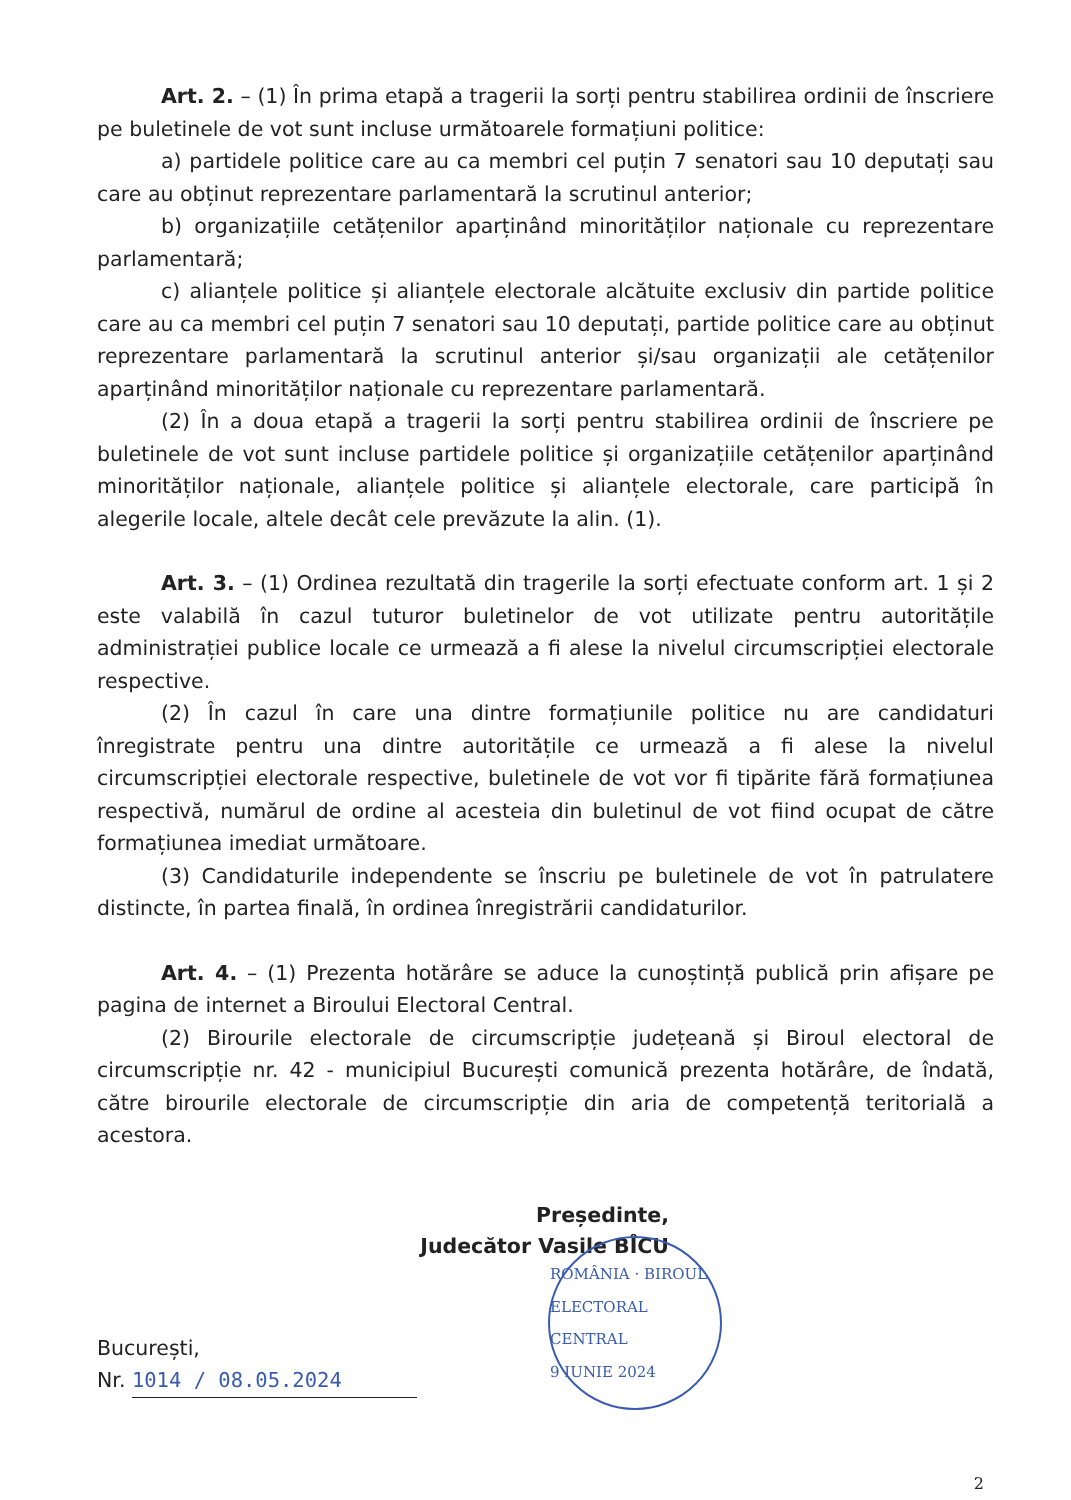Art. 2. – (1) În prima etapă a tragerii la sorți pentru stabilirea ordinii de înscriere pe buletinele de vot sunt incluse următoarele formațiuni politice:
a) partidele politice care au ca membri cel puțin 7 senatori sau 10 deputați sau care au obținut reprezentare parlamentară la scrutinul anterior;
b) organizațiile cetățenilor aparținând minorităților naționale cu reprezentare parlamentară;
c) alianțele politice și alianțele electorale alcătuite exclusiv din partide politice care au ca membri cel puțin 7 senatori sau 10 deputați, partide politice care au obținut reprezentare parlamentară la scrutinul anterior și/sau organizații ale cetățenilor aparținând minorităților naționale cu reprezentare parlamentară.
(2) În a doua etapă a tragerii la sorți pentru stabilirea ordinii de înscriere pe buletinele de vot sunt incluse partidele politice și organizațiile cetățenilor aparținând minorităților naționale, alianțele politice și alianțele electorale, care participă în alegerile locale, altele decât cele prevăzute la alin. (1).
Art. 3. – (1) Ordinea rezultată din tragerile la sorți efectuate conform art. 1 și 2 este valabilă în cazul tuturor buletinelor de vot utilizate pentru autoritățile administrației publice locale ce urmează a fi alese la nivelul circumscripției electorale respective.
(2) În cazul în care una dintre formațiunile politice nu are candidaturi înregistrate pentru una dintre autoritățile ce urmează a fi alese la nivelul circumscripției electorale respective, buletinele de vot vor fi tipărite fără formațiunea respectivă, numărul de ordine al acesteia din buletinul de vot fiind ocupat de către formațiunea imediat următoare.
(3) Candidaturile independente se înscriu pe buletinele de vot în patrulatere distincte, în partea finală, în ordinea înregistrării candidaturilor.
Art. 4. – (1) Prezenta hotărâre se aduce la cunoștință publică prin afișare pe pagina de internet a Biroului Electoral Central.
(2) Birourile electorale de circumscripție județeană și Biroul electoral de circumscripție nr. 42 - municipiul București comunică prezenta hotărâre, de îndată, către birourile electorale de circumscripție din aria de competență teritorială a acestora.
Președinte,
Judecător Vasile BÎCU
ROMÂNIA · BIROUL ELECTORAL CENTRAL
9 IUNIE 2024
București,
Nr. 1014 / 08.05.2024
2